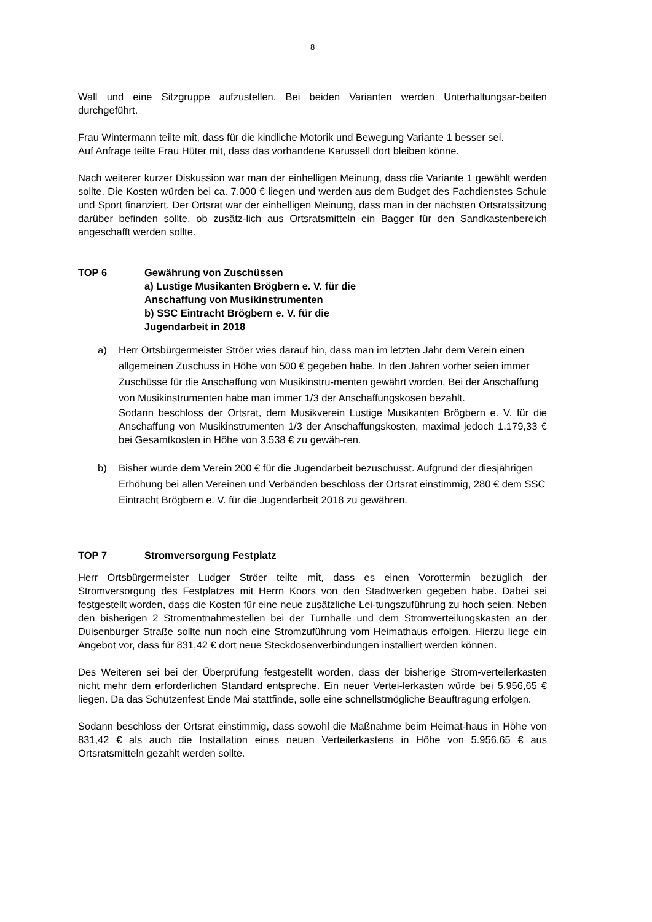8
Wall und eine Sitzgruppe aufzustellen. Bei beiden Varianten werden Unterhaltungsar-beiten durchgeführt.
Frau Wintermann teilte mit, dass für die kindliche Motorik und Bewegung Variante 1 besser sei.
Auf Anfrage teilte Frau Hüter mit, dass das vorhandene Karussell dort bleiben könne.
Nach weiterer kurzer Diskussion war man der einhelligen Meinung, dass die Variante 1 gewählt werden sollte. Die Kosten würden bei ca. 7.000 € liegen und werden aus dem Budget des Fachdienstes Schule und Sport finanziert. Der Ortsrat war der einhelligen Meinung, dass man in der nächsten Ortsratssitzung darüber befinden sollte, ob zusätz-lich aus Ortsratsmitteln ein Bagger für den Sandkastenbereich angeschafft werden sollte.
TOP 6 Gewährung von Zuschüssen
a) Lustige Musikanten Brögbern e. V. für die
Anschaffung von Musikinstrumenten
b) SSC Eintracht Brögbern e. V. für die
Jugendarbeit in 2018
a)
Herr Ortsbürgermeister Ströer wies darauf hin, dass man im letzten Jahr dem Verein einen allgemeinen Zuschuss in Höhe von 500 € gegeben habe. In den Jahren vorher seien immer Zuschüsse für die Anschaffung von Musikinstru-menten gewährt worden. Bei der Anschaffung von Musikinstrumenten habe man immer 1/3 der Anschaffungskosen bezahlt.
Sodann beschloss der Ortsrat, dem Musikverein Lustige Musikanten Brögbern e. V. für die Anschaffung von Musikinstrumenten 1/3 der Anschaffungskosten, maximal jedoch 1.179,33 € bei Gesamtkosten in Höhe von 3.538 € zu gewäh-ren.
b)
Bisher wurde dem Verein 200 € für die Jugendarbeit bezuschusst. Aufgrund der diesjährigen Erhöhung bei allen Vereinen und Verbänden beschloss der Ortsrat einstimmig, 280 € dem SSC Eintracht Brögbern e. V. für die Jugendarbeit 2018 zu gewähren.
TOP 7 Stromversorgung Festplatz
Herr Ortsbürgermeister Ludger Ströer teilte mit, dass es einen Vorottermin bezüglich der Stromversorgung des Festplatzes mit Herrn Koors von den Stadtwerken gegeben habe. Dabei sei festgestellt worden, dass die Kosten für eine neue zusätzliche Lei-tungszuführung zu hoch seien. Neben den bisherigen 2 Stromentnahmestellen bei der Turnhalle und dem Stromverteilungskasten an der Duisenburger Straße sollte nun noch eine Stromzuführung vom Heimathaus erfolgen. Hierzu liege ein Angebot vor, dass für 831,42 € dort neue Steckdosenverbindungen installiert werden können.
Des Weiteren sei bei der Überprüfung festgestellt worden, dass der bisherige Strom-verteilerkasten nicht mehr dem erforderlichen Standard entspreche. Ein neuer Vertei-lerkasten würde bei 5.956,65 € liegen. Da das Schützenfest Ende Mai stattfinde, solle eine schnellstmögliche Beauftragung erfolgen.
Sodann beschloss der Ortsrat einstimmig, dass sowohl die Maßnahme beim Heimat-haus in Höhe von 831,42 € als auch die Installation eines neuen Verteilerkastens in Höhe von 5.956,65 € aus Ortsratsmitteln gezahlt werden sollte.